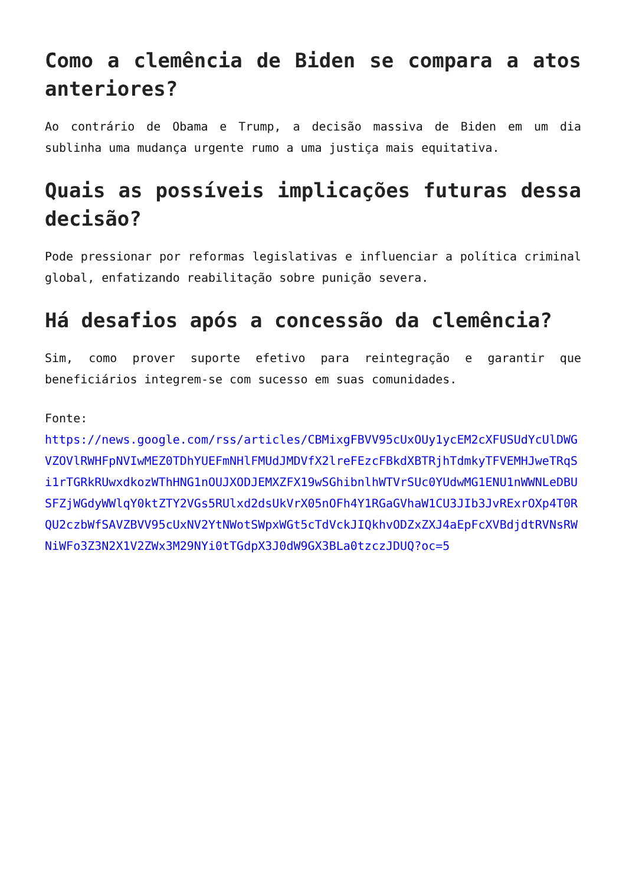Como a clemência de Biden se compara a atos anteriores?
Ao contrário de Obama e Trump, a decisão massiva de Biden em um dia sublinha uma mudança urgente rumo a uma justiça mais equitativa.
Quais as possíveis implicações futuras dessa decisão?
Pode pressionar por reformas legislativas e influenciar a política criminal global, enfatizando reabilitação sobre punição severa.
Há desafios após a concessão da clemência?
Sim, como prover suporte efetivo para reintegração e garantir que beneficiários integrem-se com sucesso em suas comunidades.
Fonte:
https://news.google.com/rss/articles/CBMixgFBVV95cUxOUy1ycEM2cXFUSUdYcUlDWGVZOVlRWHFpNVIwMEZ0TDhYUEFmNHlFMUdJMDVfX2lreFEzcFBkdXBTRjhTdmkyTFVEMHJweTRqSi1rTGRkRUwxdkozWThHNG1nOUJXODJEMXZFX19wSGhibnlhWTVrSUc0YUdwMG1ENU1nWWNLeDBUSFZjWGdyWWlqY0ktZTY2VGs5RUlxd2dsUkVrX05nOFh4Y1RGaGVhaW1CU3JIb3JvRExrOXp4T0RQU2czbWfSAVZBVV95cUxNV2YtNWotSWpxWGt5cTdVckJIQkhvODZxZXJ4aEpFcXVBdjdtRVNsRWNiWFo3Z3N2X1V2ZWx3M29NYi0tTGdpX3J0dW9GX3BLa0tzczJDUQ?oc=5